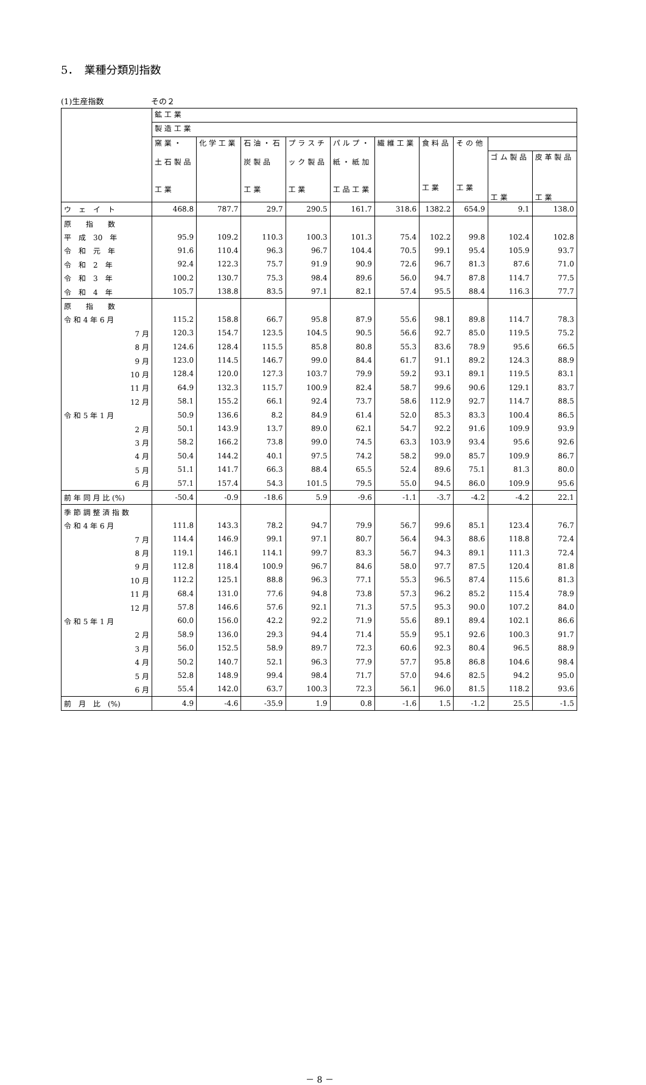5．　業種分類別指数
(1)生産指数 その２
| | 鉱 工 業 | | | | | | | | | |
| --- | --- | --- | --- | --- | --- | --- | --- | --- | --- | --- |
| | 製 造 工 業 | | | | | | | | | |
| | 窯 業 ・ 土 石 製 品 工 業 | 化 学 工 業 | 石 油 ・ 石 炭 製 品 工 業 | プ ラ ス チ ッ ク 製 品 工 業 | パ ル プ ・ 紙 ・ 紙 加 工 品 工 業 | 繊 維 工 業 | 食 料 品 工 業 | そ の 他 工 業 | | |
| | | | | | | | | | ゴ ム 製 品 | 皮 革 製 品 |
| | | | | | | | | | 工 業 | 工 業 |
| ウ ェ イ ト | 468.8 | 787.7 | 29.7 | 290.5 | 161.7 | 318.6 | 1382.2 | 654.9 | 9.1 | 138.0 |
| 原 指 数 | | | | | | | | | | |
| 平 成 30 年 | 95.9 | 109.2 | 110.3 | 100.3 | 101.3 | 75.4 | 102.2 | 99.8 | 102.4 | 102.8 |
| 令 和 元 年 | 91.6 | 110.4 | 96.3 | 96.7 | 104.4 | 70.5 | 99.1 | 95.4 | 105.9 | 93.7 |
| 令 和 2 年 | 92.4 | 122.3 | 75.7 | 91.9 | 90.9 | 72.6 | 96.7 | 81.3 | 87.6 | 71.0 |
| 令 和 3 年 | 100.2 | 130.7 | 75.3 | 98.4 | 89.6 | 56.0 | 94.7 | 87.8 | 114.7 | 77.5 |
| 令 和 4 年 | 105.7 | 138.8 | 83.5 | 97.1 | 82.1 | 57.4 | 95.5 | 88.4 | 116.3 | 77.7 |
| 原 指 数 | | | | | | | | | | |
| 令 和 4 年 6 月 | 115.2 | 158.8 | 66.7 | 95.8 | 87.9 | 55.6 | 98.1 | 89.8 | 114.7 | 78.3 |
| 7 月 | 120.3 | 154.7 | 123.5 | 104.5 | 90.5 | 56.6 | 92.7 | 85.0 | 119.5 | 75.2 |
| 8 月 | 124.6 | 128.4 | 115.5 | 85.8 | 80.8 | 55.3 | 83.6 | 78.9 | 95.6 | 66.5 |
| 9 月 | 123.0 | 114.5 | 146.7 | 99.0 | 84.4 | 61.7 | 91.1 | 89.2 | 124.3 | 88.9 |
| 10 月 | 128.4 | 120.0 | 127.3 | 103.7 | 79.9 | 59.2 | 93.1 | 89.1 | 119.5 | 83.1 |
| 11 月 | 64.9 | 132.3 | 115.7 | 100.9 | 82.4 | 58.7 | 99.6 | 90.6 | 129.1 | 83.7 |
| 12 月 | 58.1 | 155.2 | 66.1 | 92.4 | 73.7 | 58.6 | 112.9 | 92.7 | 114.7 | 88.5 |
| 令 和 5 年 1 月 | 50.9 | 136.6 | 8.2 | 84.9 | 61.4 | 52.0 | 85.3 | 83.3 | 100.4 | 86.5 |
| 2 月 | 50.1 | 143.9 | 13.7 | 89.0 | 62.1 | 54.7 | 92.2 | 91.6 | 109.9 | 93.9 |
| 3 月 | 58.2 | 166.2 | 73.8 | 99.0 | 74.5 | 63.3 | 103.9 | 93.4 | 95.6 | 92.6 |
| 4 月 | 50.4 | 144.2 | 40.1 | 97.5 | 74.2 | 58.2 | 99.0 | 85.7 | 109.9 | 86.7 |
| 5 月 | 51.1 | 141.7 | 66.3 | 88.4 | 65.5 | 52.4 | 89.6 | 75.1 | 81.3 | 80.0 |
| 6 月 | 57.1 | 157.4 | 54.3 | 101.5 | 79.5 | 55.0 | 94.5 | 86.0 | 109.9 | 95.6 |
| 前 年 同 月 比 (%) | -50.4 | -0.9 | -18.6 | 5.9 | -9.6 | -1.1 | -3.7 | -4.2 | -4.2 | 22.1 |
| 季 節 調 整 済 指 数 | | | | | | | | | | |
| 令 和 4 年 6 月 | 111.8 | 143.3 | 78.2 | 94.7 | 79.9 | 56.7 | 99.6 | 85.1 | 123.4 | 76.7 |
| 7 月 | 114.4 | 146.9 | 99.1 | 97.1 | 80.7 | 56.4 | 94.3 | 88.6 | 118.8 | 72.4 |
| 8 月 | 119.1 | 146.1 | 114.1 | 99.7 | 83.3 | 56.7 | 94.3 | 89.1 | 111.3 | 72.4 |
| 9 月 | 112.8 | 118.4 | 100.9 | 96.7 | 84.6 | 58.0 | 97.7 | 87.5 | 120.4 | 81.8 |
| 10 月 | 112.2 | 125.1 | 88.8 | 96.3 | 77.1 | 55.3 | 96.5 | 87.4 | 115.6 | 81.3 |
| 11 月 | 68.4 | 131.0 | 77.6 | 94.8 | 73.8 | 57.3 | 96.2 | 85.2 | 115.4 | 78.9 |
| 12 月 | 57.8 | 146.6 | 57.6 | 92.1 | 71.3 | 57.5 | 95.3 | 90.0 | 107.2 | 84.0 |
| 令 和 5 年 1 月 | 60.0 | 156.0 | 42.2 | 92.2 | 71.9 | 55.6 | 89.1 | 89.4 | 102.1 | 86.6 |
| 2 月 | 58.9 | 136.0 | 29.3 | 94.4 | 71.4 | 55.9 | 95.1 | 92.6 | 100.3 | 91.7 |
| 3 月 | 56.0 | 152.5 | 58.9 | 89.7 | 72.3 | 60.6 | 92.3 | 80.4 | 96.5 | 88.9 |
| 4 月 | 50.2 | 140.7 | 52.1 | 96.3 | 77.9 | 57.7 | 95.8 | 86.8 | 104.6 | 98.4 |
| 5 月 | 52.8 | 148.9 | 99.4 | 98.4 | 71.7 | 57.0 | 94.6 | 82.5 | 94.2 | 95.0 |
| 6 月 | 55.4 | 142.0 | 63.7 | 100.3 | 72.3 | 56.1 | 96.0 | 81.5 | 118.2 | 93.6 |
| 前 月 比 (%) | 4.9 | -4.6 | -35.9 | 1.9 | 0.8 | -1.6 | 1.5 | -1.2 | 25.5 | -1.5 |
－ 8 －